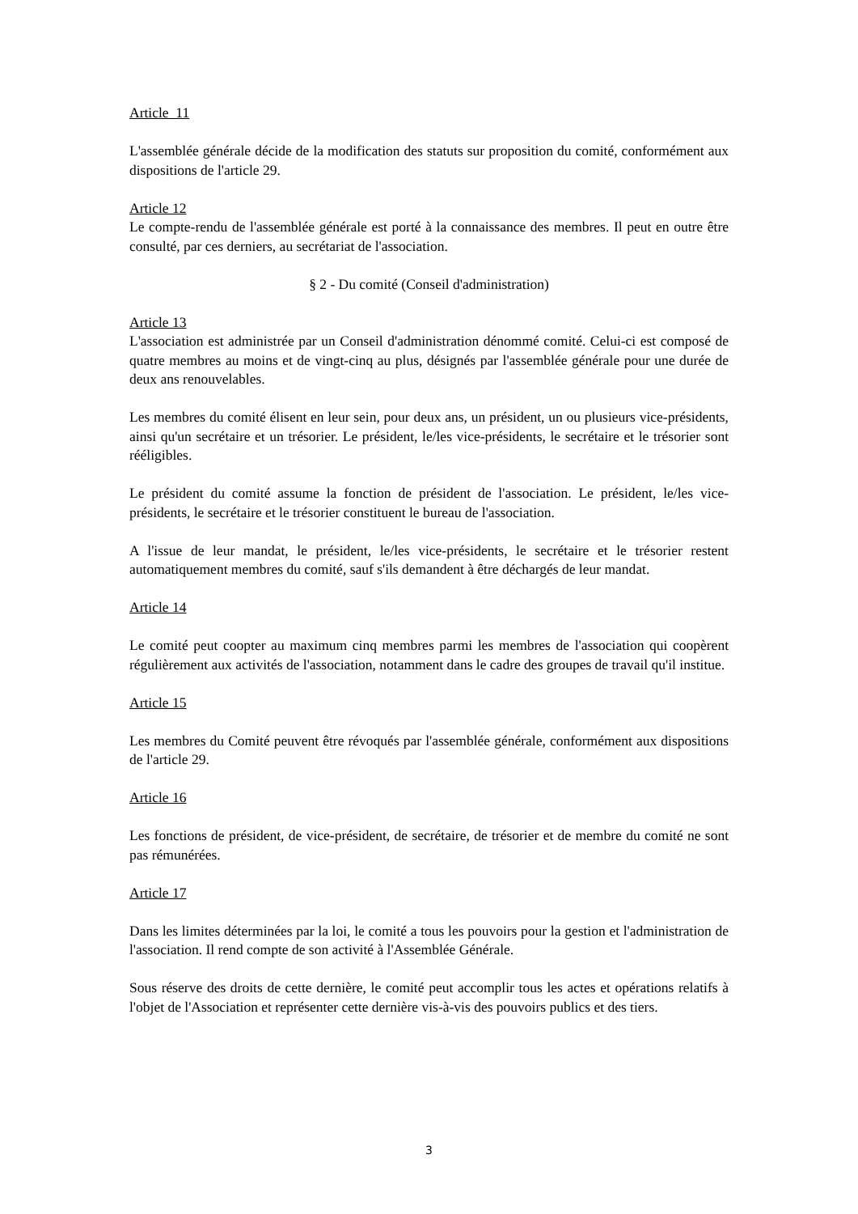Article 11
L'assemblée générale décide de la modification des statuts sur proposition du comité, conformément aux dispositions de l'article 29.
Article 12
Le compte-rendu de l'assemblée générale est porté à la connaissance des membres. Il peut en outre être consulté, par ces derniers, au secrétariat de l'association.
§ 2 - Du comité (Conseil d'administration)
Article 13
L'association est administrée par un Conseil d'administration dénommé comité. Celui-ci est composé de quatre membres au moins et de vingt-cinq au plus, désignés par l'assemblée générale pour une durée de deux ans renouvelables.
Les membres du comité élisent en leur sein, pour deux ans, un président, un ou plusieurs vice-présidents, ainsi qu'un secrétaire et un trésorier. Le président, le/les vice-présidents, le secrétaire et le trésorier sont rééligibles.
Le président du comité assume la fonction de président de l'association. Le président, le/les vice-présidents, le secrétaire et le trésorier constituent le bureau de l'association.
A l'issue de leur mandat, le président, le/les vice-présidents, le secrétaire et le trésorier restent automatiquement membres du comité, sauf s'ils demandent à être déchargés de leur mandat.
Article 14
Le comité peut coopter au maximum cinq membres parmi les membres de l'association qui coopèrent régulièrement aux activités de l'association, notamment dans le cadre des groupes de travail qu'il institue.
Article 15
Les membres du Comité peuvent être révoqués par l'assemblée générale, conformément aux dispositions de l'article 29.
Article 16
Les fonctions de président, de vice-président, de secrétaire, de trésorier et de membre du comité ne sont pas rémunérées.
Article 17
Dans les limites déterminées par la loi, le comité a tous les pouvoirs pour la gestion et l'administration de l'association. Il rend compte de son activité à l'Assemblée Générale.
Sous réserve des droits de cette dernière, le comité peut accomplir tous les actes et opérations relatifs à l'objet de l'Association et représenter cette dernière vis-à-vis des pouvoirs publics et des tiers.
3